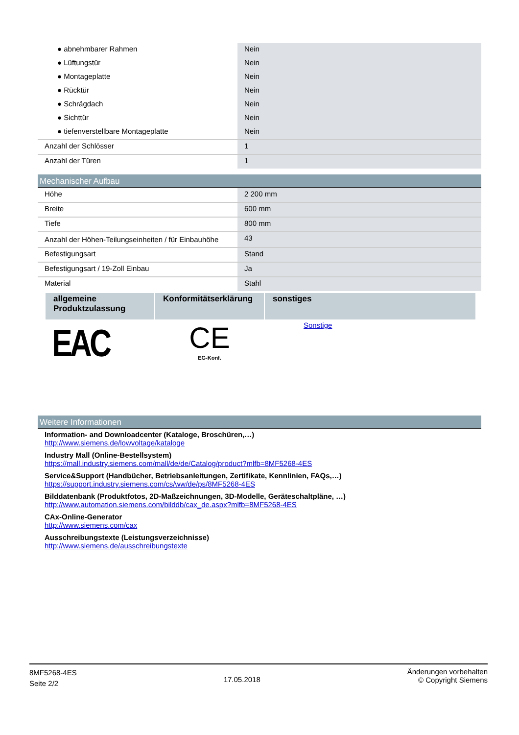| ● abnehmbarer Rahmen | Nein |
| ● Lüftungstür | Nein |
| ● Montageplatte | Nein |
| ● Rücktür | Nein |
| ● Schrägdach | Nein |
| ● Sichttür | Nein |
| ● tiefenverstellbare Montageplatte | Nein |
| Anzahl der Schlösser | 1 |
| Anzahl der Türen | 1 |
Mechanischer Aufbau
| Höhe | 2 200 mm |
| Breite | 600 mm |
| Tiefe | 800 mm |
| Anzahl der Höhen-Teilungseinheiten / für Einbauhöhe | 43 |
| Befestigungsart | Stand |
| Befestigungsart / 19-Zoll Einbau | Ja |
| Material | Stahl |
| allgemeine Produktzulassung | Konformitätserklärung | sonstiges |
| --- | --- | --- |
| EAC | CE EG-Konf. | Sonstige |
Weitere Informationen
Information- and Downloadcenter (Kataloge, Broschüren,…)
http://www.siemens.de/lowvoltage/kataloge
Industry Mall (Online-Bestellsystem)
https://mall.industry.siemens.com/mall/de/de/Catalog/product?mlfb=8MF5268-4ES
Service&Support (Handbücher, Betriebsanleitungen, Zertifikate, Kennlinien, FAQs,…)
https://support.industry.siemens.com/cs/ww/de/ps/8MF5268-4ES
Bilddatenbank (Produktfotos, 2D-Maßzeichnungen, 3D-Modelle, Geräteschaltpläne, …)
http://www.automation.siemens.com/bilddb/cax_de.aspx?mlfb=8MF5268-4ES
CAx-Online-Generator
http://www.siemens.com/cax
Ausschreibungstexte (Leistungsverzeichnisse)
http://www.siemens.de/ausschreibungstexte
8MF5268-4ES
Seite 2/2
17.05.2018
Änderungen vorbehalten
© Copyright Siemens